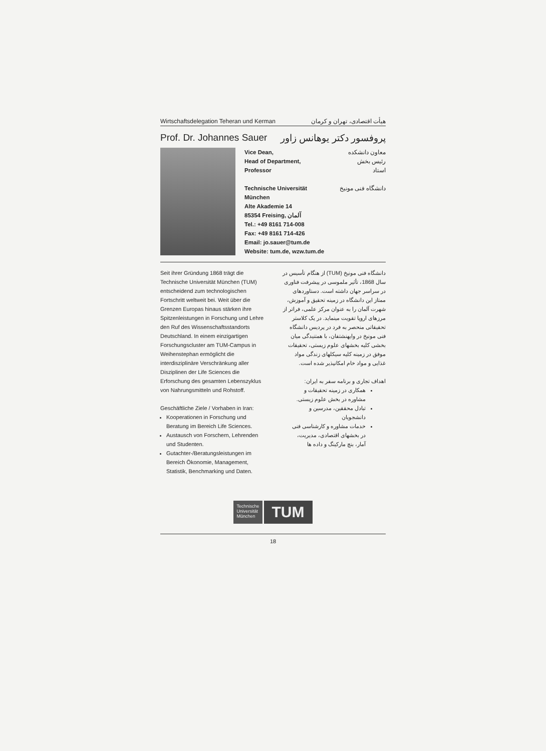Wirtschaftsdelegation Teheran und Kerman هیأت اقتصادی، تهران و کرمان
Prof. Dr. Johannes Sauer پروفسور دکتر یوهانس زاور
Vice Dean,
Head of Department,
Professor معاون دانشکده
رئیس بخش
استاد
Technische Universität
München دانشگاه فنی مونیخ
Alte Akademie 14
85354 Freising, آلمان
Tel.: +49 8161 714-008
Fax: +49 8161 714-426
Email: jo.sauer@tum.de
Website: tum.de, wzw.tum.de
Seit ihrer Gründung 1868 trägt die Technische Universität München (TUM) entscheidend zum technologischen Fortschritt weltweit bei. Weit über die Grenzen Europas hinaus stärken ihre Spitzenleistungen in Forschung und Lehre den Ruf des Wissenschaftsstandorts Deutschland. In einem einzigartigen Forschungscluster am TUM-Campus in Weihenstephan ermöglicht die interdisziplinäre Verschränkung aller Disziplinen der Life Sciences die Erforschung des gesamten Lebenszyklus von Nahrungsmitteln und Rohstoff.
Geschäftliche Ziele / Vorhaben in Iran:
Kooperationen in Forschung und Beratung im Bereich Life Sciences.
Austausch von Forschern, Lehrenden und Studenten.
Gutachter-/Beratungsleistungen im Bereich Ökonomie, Management, Statistik, Benchmarking und Daten.
دانشگاه فنی مونیخ (TUM) از هنگام تأسیس در سال 1868، تأثیر ملموسی در پیشرفت فناوری در سراسر جهان داشته است. دستاوردهای ممتاز این دانشگاه در زمینه تحقیق و آموزش، شهرت آلمان را به عنوان مرکز علمی، فراتر از مرزهای اروپا تقویت مینماید. در یک کلاستر تحقیقاتی منحصر به فرد در پردیس دانشگاه فنی مونیخ در وایهنشتفان، با همتنیدگی میان بخشی کلیه بخشهای علوم زیستی، تحقیقات موفق در زمینه کلیه سیکلهای زندگی مواد غذایی و مواد خام امکانپذیر شده است.
اهداف تجاری و برنامه سفر به ایران:
همکاری در زمینه تحقیقات و مشاوره در بخش علوم زیستی.
تبادل محققین، مدرسین و دانشجویان
خدمات مشاوره و کارشناسی فنی در بخشهای اقتصادی، مدیریت، آمار، بنچ مارکینگ و داده ها
Technische
Universität
München
TUM
18